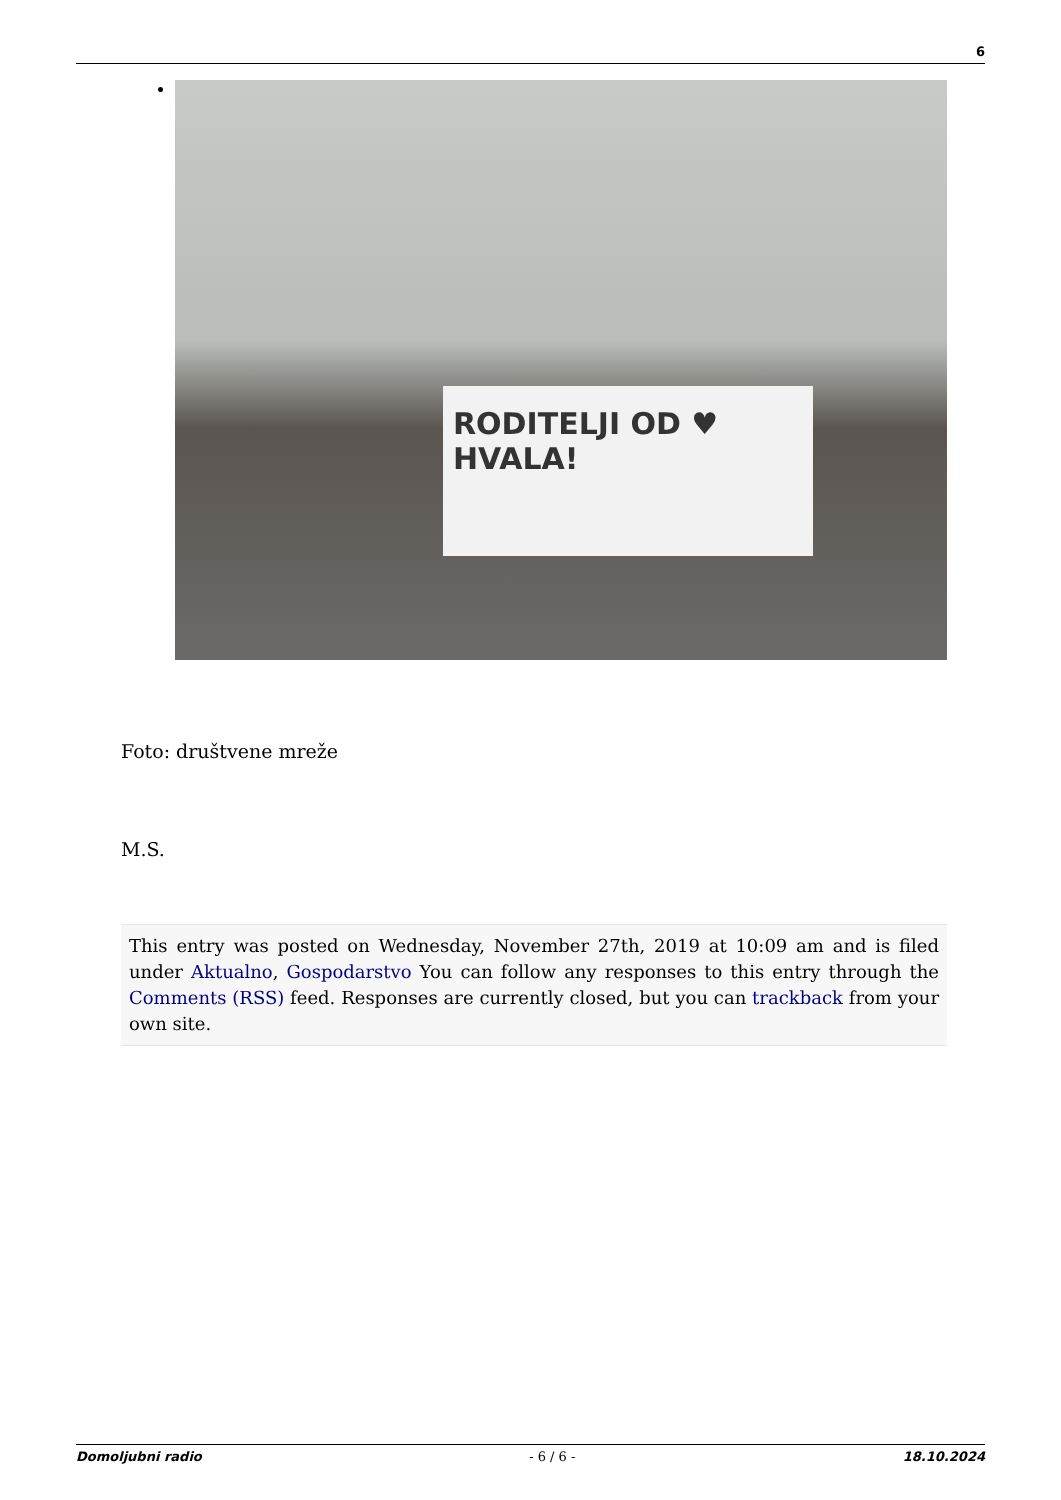6
RODITELJI OD ♥ HVALA!
Foto: društvene mreže
M.S.
This entry was posted on Wednesday, November 27th, 2019 at 10:09 am and is filed under Aktualno, Gospodarstvo You can follow any responses to this entry through the Comments (RSS) feed. Responses are currently closed, but you can trackback from your own site.
Domoljubni radio - 6 / 6 - 18.10.2024